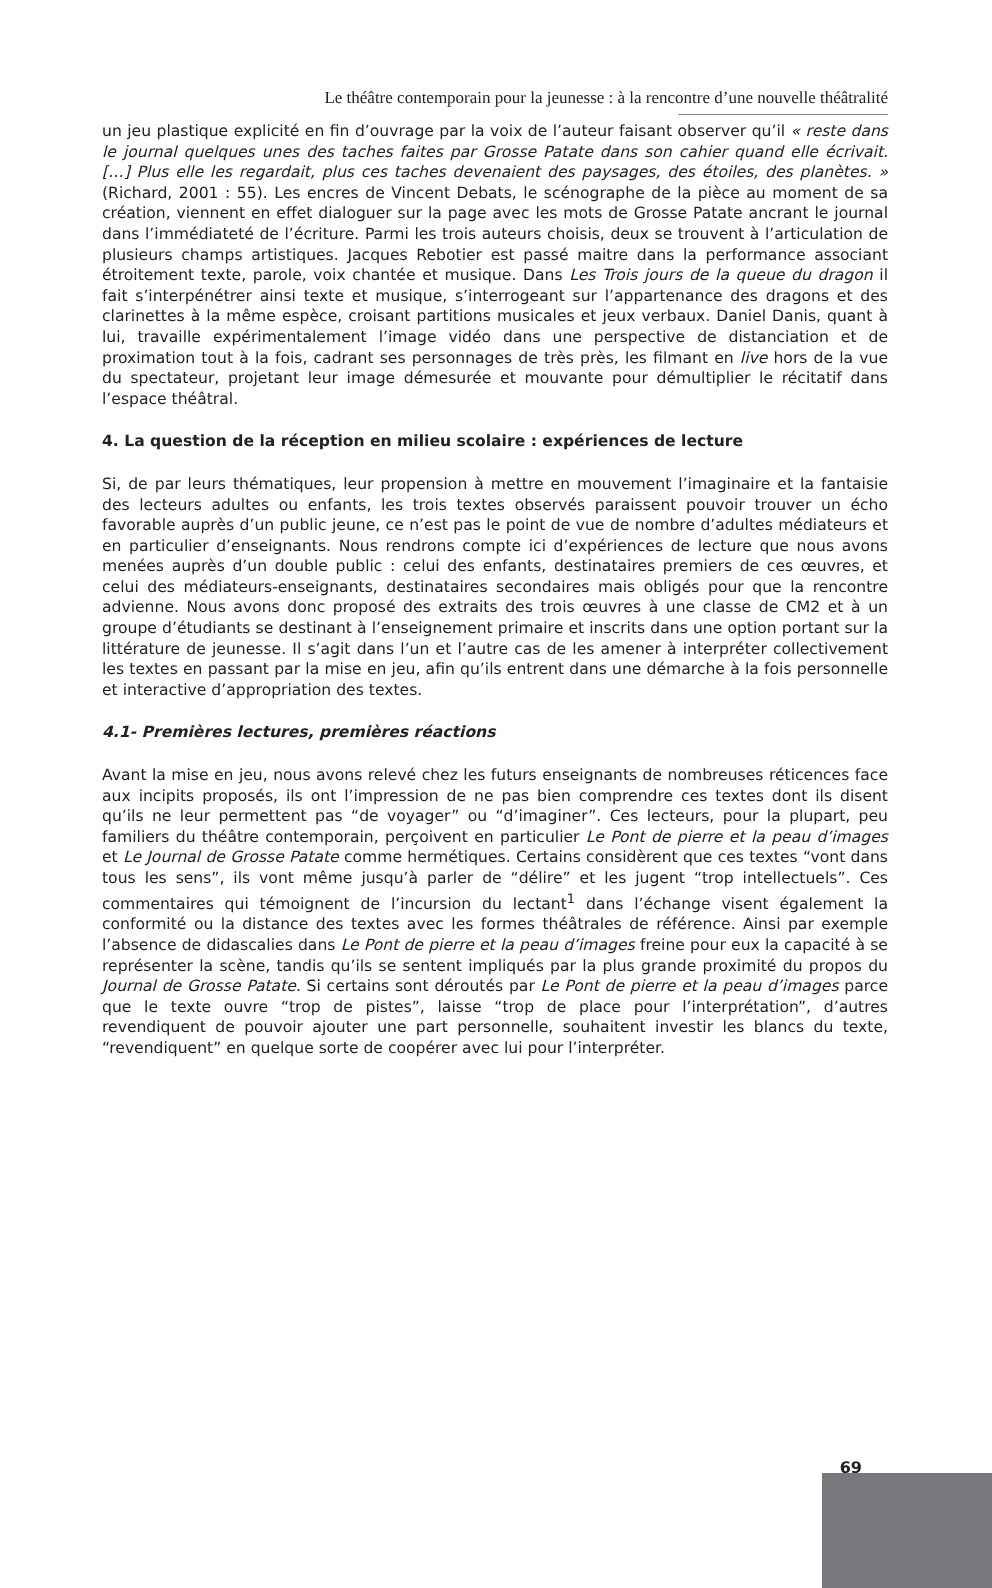Le théâtre contemporain pour la jeunesse : à la rencontre d’une nouvelle théâtralité
un jeu plastique explicité en fin d’ouvrage par la voix de l’auteur faisant observer qu’il « reste dans le journal quelques unes des taches faites par Grosse Patate dans son cahier quand elle écrivait. […] Plus elle les regardait, plus ces taches devenaient des paysages, des étoiles, des planètes. » (Richard, 2001 : 55). Les encres de Vincent Debats, le scénographe de la pièce au moment de sa création, viennent en effet dialoguer sur la page avec les mots de Grosse Patate ancrant le journal dans l’immédiateté de l’écriture. Parmi les trois auteurs choisis, deux se trouvent à l’articulation de plusieurs champs artistiques. Jacques Rebotier est passé maitre dans la performance associant étroitement texte, parole, voix chantée et musique. Dans Les Trois jours de la queue du dragon il fait s’interpénétrer ainsi texte et musique, s’interrogeant sur l’appartenance des dragons et des clarinettes à la même espèce, croisant partitions musicales et jeux verbaux. Daniel Danis, quant à lui, travaille expérimentalement l’image vidéo dans une perspective de distanciation et de proximation tout à la fois, cadrant ses personnages de très près, les filmant en live hors de la vue du spectateur, projetant leur image démesurée et mouvante pour démultiplier le récitatif dans l’espace théâtral.
4. La question de la réception en milieu scolaire : expériences de lecture
Si, de par leurs thématiques, leur propension à mettre en mouvement l’imaginaire et la fantaisie des lecteurs adultes ou enfants, les trois textes observés paraissent pouvoir trouver un écho favorable auprès d’un public jeune, ce n’est pas le point de vue de nombre d’adultes médiateurs et en particulier d’enseignants. Nous rendrons compte ici d’expériences de lecture que nous avons menées auprès d’un double public : celui des enfants, destinataires premiers de ces œuvres, et celui des médiateurs-enseignants, destinataires secondaires mais obligés pour que la rencontre advienne. Nous avons donc proposé des extraits des trois œuvres à une classe de CM2 et à un groupe d’étudiants se destinant à l’enseignement primaire et inscrits dans une option portant sur la littérature de jeunesse. Il s’agit dans l’un et l’autre cas de les amener à interpréter collectivement les textes en passant par la mise en jeu, afin qu’ils entrent dans une démarche à la fois personnelle et interactive d’appropriation des textes.
4.1- Premières lectures, premières réactions
Avant la mise en jeu, nous avons relevé chez les futurs enseignants de nombreuses réticences face aux incipits proposés, ils ont l’impression de ne pas bien comprendre ces textes dont ils disent qu’ils ne leur permettent pas “de voyager” ou “d’imaginer”. Ces lecteurs, pour la plupart, peu familiers du théâtre contemporain, perçoivent en particulier Le Pont de pierre et la peau d’images et Le Journal de Grosse Patate comme hermétiques. Certains considèrent que ces textes “vont dans tous les sens”, ils vont même jusqu’à parler de “délire” et les jugent “trop intellectuels”. Ces commentaires qui témoignent de l’incursion du lectant<sup>1</sup> dans l’échange visent également la conformité ou la distance des textes avec les formes théâtrales de référence. Ainsi par exemple l’absence de didascalies dans Le Pont de pierre et la peau d’images freine pour eux la capacité à se représenter la scène, tandis qu’ils se sentent impliqués par la plus grande proximité du propos du Journal de Grosse Patate. Si certains sont déroutés par Le Pont de pierre et la peau d’images parce que le texte ouvre “trop de pistes”, laisse “trop de place pour l’interprétation”, d’autres revendiquent de pouvoir ajouter une part personnelle, souhaitent investir les blancs du texte, “revendiquent” en quelque sorte de coopérer avec lui pour l’interpréter.
69